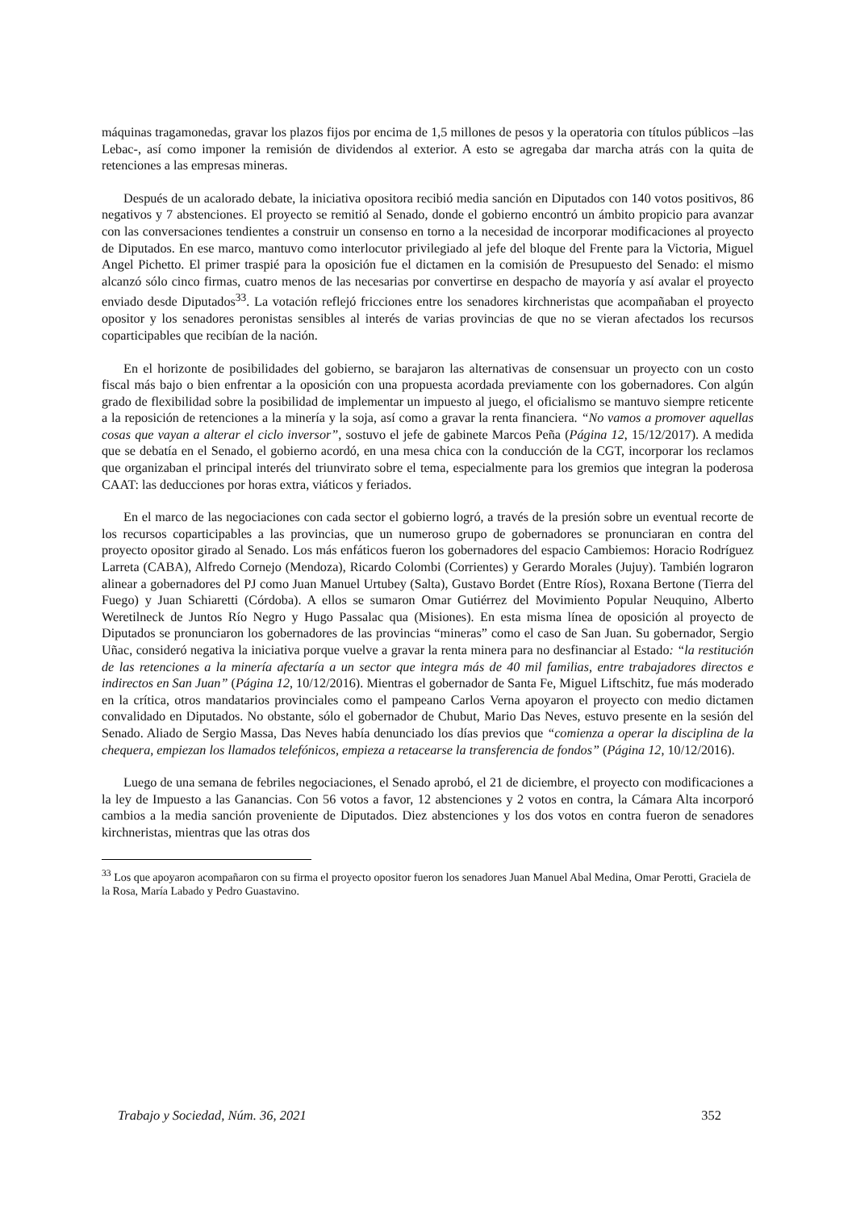máquinas tragamonedas, gravar los plazos fijos por encima de 1,5 millones de pesos y la operatoria con títulos públicos –las Lebac-, así como imponer la remisión de dividendos al exterior. A esto se agregaba dar marcha atrás con la quita de retenciones a las empresas mineras.
Después de un acalorado debate, la iniciativa opositora recibió media sanción en Diputados con 140 votos positivos, 86 negativos y 7 abstenciones. El proyecto se remitió al Senado, donde el gobierno encontró un ámbito propicio para avanzar con las conversaciones tendientes a construir un consenso en torno a la necesidad de incorporar modificaciones al proyecto de Diputados. En ese marco, mantuvo como interlocutor privilegiado al jefe del bloque del Frente para la Victoria, Miguel Angel Pichetto. El primer traspié para la oposición fue el dictamen en la comisión de Presupuesto del Senado: el mismo alcanzó sólo cinco firmas, cuatro menos de las necesarias por convertirse en despacho de mayoría y así avalar el proyecto enviado desde Diputados<sup>33</sup>. La votación reflejó fricciones entre los senadores kirchneristas que acompañaban el proyecto opositor y los senadores peronistas sensibles al interés de varias provincias de que no se vieran afectados los recursos coparticipables que recibían de la nación.
En el horizonte de posibilidades del gobierno, se barajaron las alternativas de consensuar un proyecto con un costo fiscal más bajo o bien enfrentar a la oposición con una propuesta acordada previamente con los gobernadores. Con algún grado de flexibilidad sobre la posibilidad de implementar un impuesto al juego, el oficialismo se mantuvo siempre reticente a la reposición de retenciones a la minería y la soja, así como a gravar la renta financiera. “No vamos a promover aquellas cosas que vayan a alterar el ciclo inversor”, sostuvo el jefe de gabinete Marcos Peña (Página 12, 15/12/2017). A medida que se debatía en el Senado, el gobierno acordó, en una mesa chica con la conducción de la CGT, incorporar los reclamos que organizaban el principal interés del triunvirato sobre el tema, especialmente para los gremios que integran la poderosa CAAT: las deducciones por horas extra, viáticos y feriados.
En el marco de las negociaciones con cada sector el gobierno logró, a través de la presión sobre un eventual recorte de los recursos coparticipables a las provincias, que un numeroso grupo de gobernadores se pronunciaran en contra del proyecto opositor girado al Senado. Los más enfáticos fueron los gobernadores del espacio Cambiemos: Horacio Rodríguez Larreta (CABA), Alfredo Cornejo (Mendoza), Ricardo Colombi (Corrientes) y Gerardo Morales (Jujuy). También lograron alinear a gobernadores del PJ como Juan Manuel Urtubey (Salta), Gustavo Bordet (Entre Ríos), Roxana Bertone (Tierra del Fuego) y Juan Schiaretti (Córdoba). A ellos se sumaron Omar Gutiérrez del Movimiento Popular Neuquino, Alberto Weretilneck de Juntos Río Negro y Hugo Passalac qua (Misiones). En esta misma línea de oposición al proyecto de Diputados se pronunciaron los gobernadores de las provincias “mineras” como el caso de San Juan. Su gobernador, Sergio Uñac, consideró negativa la iniciativa porque vuelve a gravar la renta minera para no desfinanciar al Estado: “la restitución de las retenciones a la minería afectaría a un sector que integra más de 40 mil familias, entre trabajadores directos e indirectos en San Juan” (Página 12, 10/12/2016). Mientras el gobernador de Santa Fe, Miguel Liftschitz, fue más moderado en la crítica, otros mandatarios provinciales como el pampeano Carlos Verna apoyaron el proyecto con medio dictamen convalidado en Diputados. No obstante, sólo el gobernador de Chubut, Mario Das Neves, estuvo presente en la sesión del Senado. Aliado de Sergio Massa, Das Neves había denunciado los días previos que “comienza a operar la disciplina de la chequera, empiezan los llamados telefónicos, empieza a retacearse la transferencia de fondos” (Página 12, 10/12/2016).
Luego de una semana de febriles negociaciones, el Senado aprobó, el 21 de diciembre, el proyecto con modificaciones a la ley de Impuesto a las Ganancias. Con 56 votos a favor, 12 abstenciones y 2 votos en contra, la Cámara Alta incorporó cambios a la media sanción proveniente de Diputados. Diez abstenciones y los dos votos en contra fueron de senadores kirchneristas, mientras que las otras dos
<sup>33</sup> Los que apoyaron acompañaron con su firma el proyecto opositor fueron los senadores Juan Manuel Abal Medina, Omar Perotti, Graciela de la Rosa, María Labado y Pedro Guastavino.
Trabajo y Sociedad, Núm. 36, 2021 352